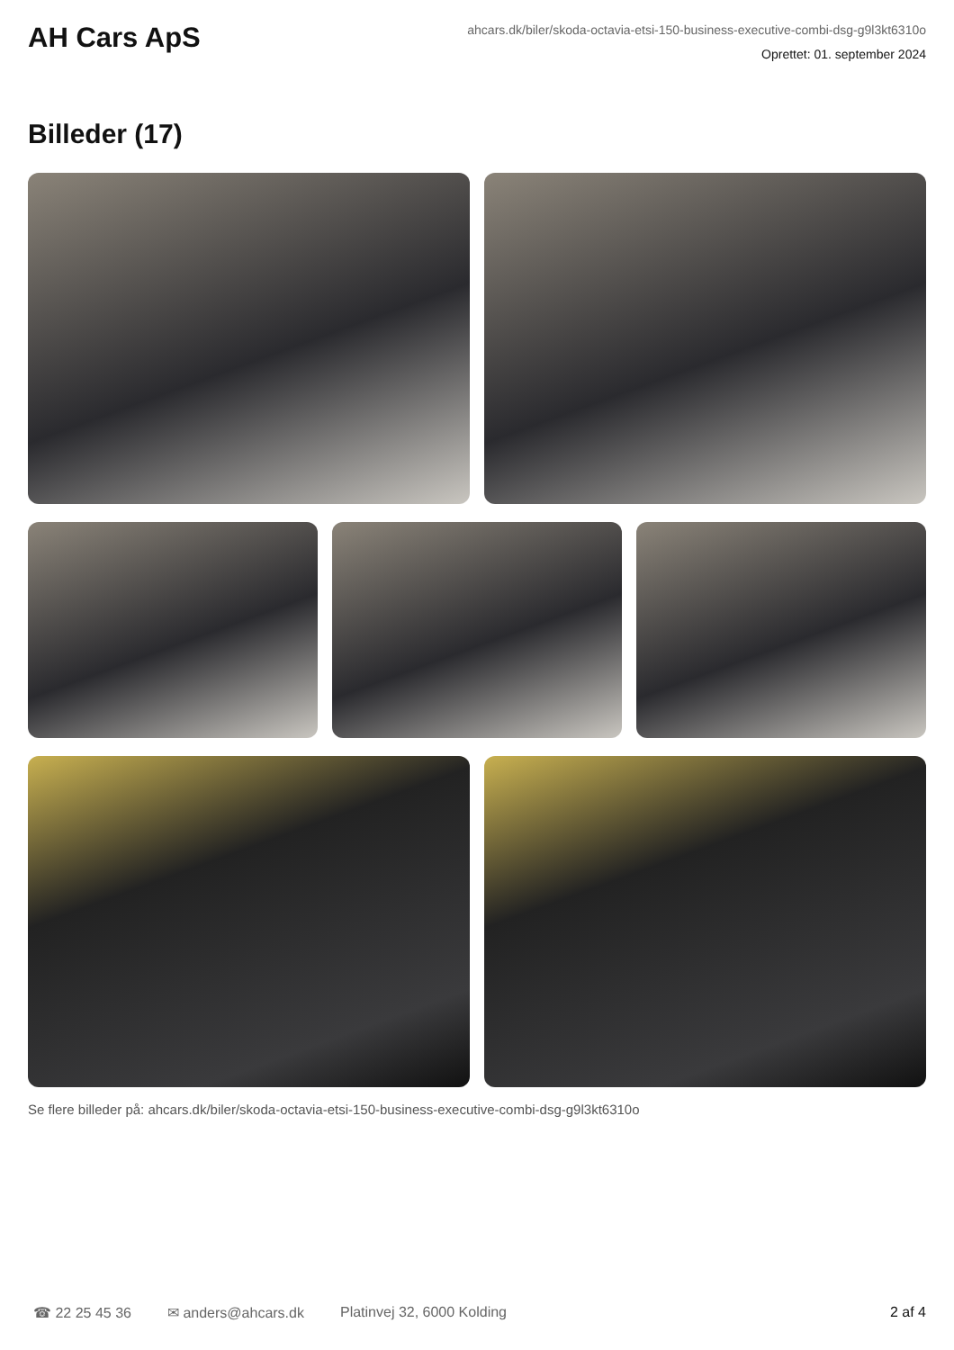AH Cars ApS
ahcars.dk/biler/skoda-octavia-etsi-150-business-executive-combi-dsg-g9l3kt6310o
Oprettet: 01. september 2024
Billeder (17)
Se flere billeder på: ahcars.dk/biler/skoda-octavia-etsi-150-business-executive-combi-dsg-g9l3kt6310o
☎ 22 25 45 36 ✉ anders@ahcars.dk Platinvej 32, 6000 Kolding 2 af 4